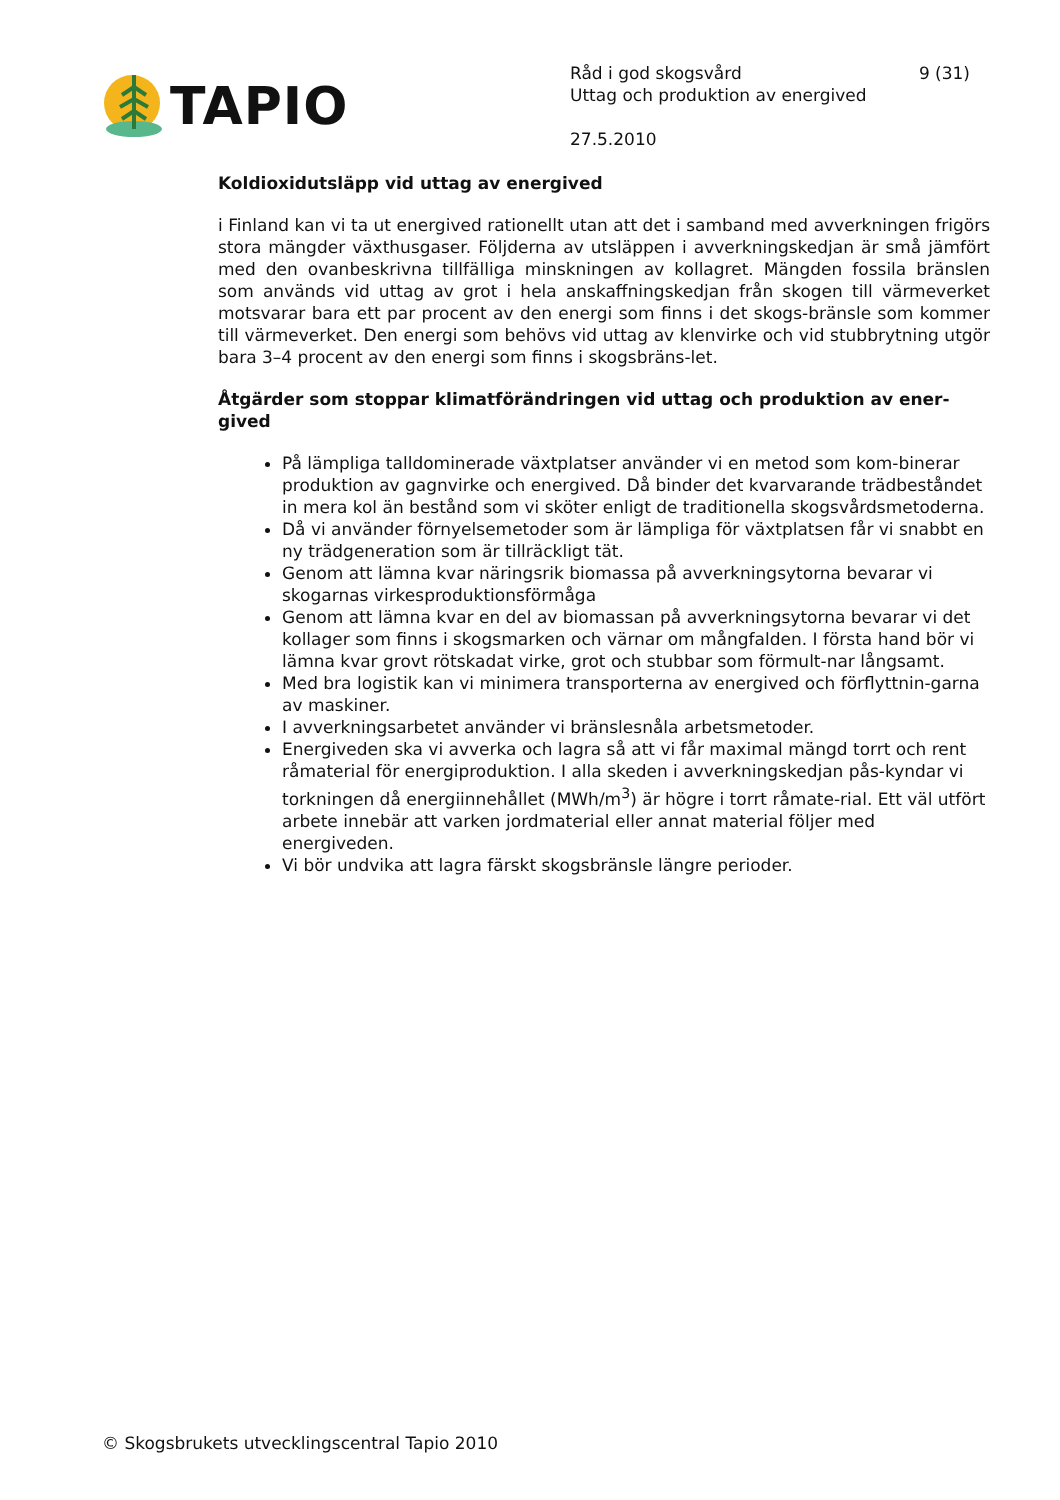TAPIO
Råd i god skogsvård 9 (31)
Uttag och produktion av energived
27.5.2010
Koldioxidutsläpp vid uttag av energived
i Finland kan vi ta ut energived rationellt utan att det i samband med avverkningen frigörs stora mängder växthusgaser. Följderna av utsläppen i avverkningskedjan är små jämfört med den ovanbeskrivna tillfälliga minskningen av kollagret. Mängden fossila bränslen som används vid uttag av grot i hela anskaffningskedjan från skogen till värmeverket motsvarar bara ett par procent av den energi som finns i det skogs-bränsle som kommer till värmeverket. Den energi som behövs vid uttag av klenvirke och vid stubbrytning utgör bara 3–4 procent av den energi som finns i skogsbräns-let.
Åtgärder som stoppar klimatförändringen vid uttag och produktion av ener-gived
På lämpliga talldominerade växtplatser använder vi en metod som kom-binerar produktion av gagnvirke och energived. Då binder det kvarvarande trädbeståndet in mera kol än bestånd som vi sköter enligt de traditionella skogsvårdsmetoderna.
Då vi använder förnyelsemetoder som är lämpliga för växtplatsen får vi snabbt en ny trädgeneration som är tillräckligt tät.
Genom att lämna kvar näringsrik biomassa på avverkningsytorna bevarar vi skogarnas virkesproduktionsförmåga
Genom att lämna kvar en del av biomassan på avverkningsytorna bevarar vi det kollager som finns i skogsmarken och värnar om mångfalden. I första hand bör vi lämna kvar grovt rötskadat virke, grot och stubbar som förmult-nar långsamt.
Med bra logistik kan vi minimera transporterna av energived och förflyttnin-garna av maskiner.
I avverkningsarbetet använder vi bränslesnåla arbetsmetoder.
Energiveden ska vi avverka och lagra så att vi får maximal mängd torrt och rent råmaterial för energiproduktion. I alla skeden i avverkningskedjan pås-kyndar vi torkningen då energiinnehållet (MWh/m<sup>3</sup>) är högre i torrt råmate-rial. Ett väl utfört arbete innebär att varken jordmaterial eller annat material följer med energiveden.
Vi bör undvika att lagra färskt skogsbränsle längre perioder.
© Skogsbrukets utvecklingscentral Tapio 2010